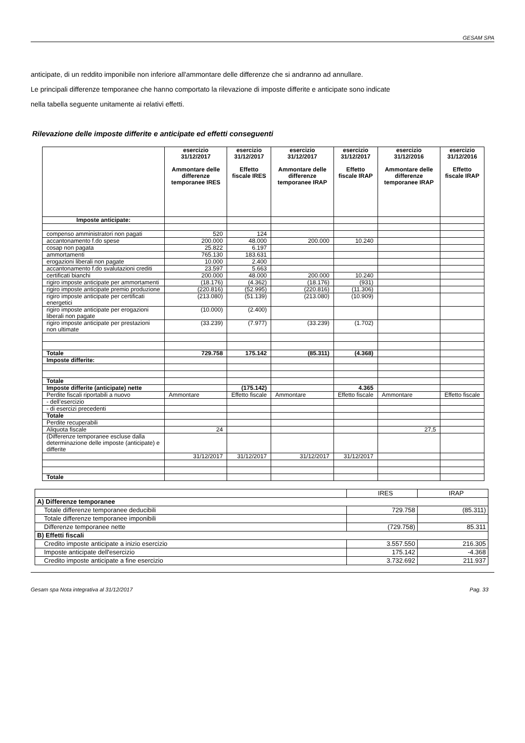GESAM SPA
anticipate, di un reddito imponibile non inferiore all'ammontare delle differenze che si andranno ad annullare.
Le principali differenze temporanee che hanno comportato la rilevazione di imposte differite e anticipate sono indicate
nella tabella seguente unitamente ai relativi effetti.
Rilevazione delle imposte differite e anticipate ed effetti conseguenti
| | esercizio 31/12/2017 Ammontare delle differenze temporanee IRES | esercizio 31/12/2017 Effetto fiscale IRES | esercizio 31/12/2017 Ammontare delle differenze temporanee IRAP | esercizio 31/12/2017 Effetto fiscale IRAP | esercizio 31/12/2016 Ammontare delle differenze temporanee IRAP | esercizio 31/12/2016 Effetto fiscale IRAP |
| --- | --- | --- | --- | --- | --- | --- |
| Imposte anticipate: | | | | | | |
| compenso amministratori non pagati | 520 | 124 | | | | |
| accantonamento f.do spese | 200.000 | 48.000 | 200.000 | 10.240 | | |
| cosap non pagata | 25.822 | 6.197 | | | | |
| ammortamenti | 765.130 | 183.631 | | | | |
| erogazioni liberali non pagate | 10.000 | 2.400 | | | | |
| accantonamento f.do svalutazioni crediti | 23.597 | 5.663 | | | | |
| certificati bianchi | 200.000 | 48.000 | 200.000 | 10.240 | | |
| rigiro imposte anticipate per ammortamenti | (18.176) | (4.362) | (18.176) | (931) | | |
| rigiro imposte anticipate premio produzione | (220.816) | (52.995) | (220.816) | (11.306) | | |
| rigiro imposte anticipate per certificati energetici | (213.080) | (51.139) | (213.080) | (10.909) | | |
| rigiro imposte anticipate per erogazioni liberali non pagate | (10.000) | (2.400) | | | | |
| rigiro imposte anticipate per prestazioni non ultimate | (33.239) | (7.977) | (33.239) | (1.702) | | |
| Totale | 729.758 | 175.142 | (85.311) | (4.368) | | |
| Imposte differite: | | | | | | |
| Totale | | | | | | |
| Imposte differite (anticipate) nette | | (175.142) | | 4.365 | | |
| Perdite fiscali riportabili a nuovo | Ammontare | Effetto fiscale | Ammontare | Effetto fiscale | Ammontare | Effetto fiscale |
| - dell’esercizio | | | | | | |
| - di esercizi precedenti | | | | | | |
| Totale | | | | | | |
| Perdite recuperabili | | | | | | |
| Aliquota fiscale | 24 | | | | 27,5 | |
| (Differenze temporanee escluse dalla determinazione delle imposte (anticipate) e differite | | | | | | |
| | 31/12/2017 | 31/12/2017 | 31/12/2017 | 31/12/2017 | | |
| Totale | | | | | | |
| | IRES | IRAP |
| A) Differenze temporanee | | |
| Totale differenze temporanee deducibili | 729.758 | (85.311) |
| Totale differenze temporanee imponibili | | |
| Differenze temporanee nette | (729.758) | 85.311 |
| B) Effetti fiscali | | |
| Credito imposte anticipate a inizio esercizio | 3.557.550 | 216.305 |
| Imposte anticipate dell'esercizio | 175.142 | -4.368 |
| Credito imposte anticipate a fine esercizio | 3.732.692 | 211.937 |
Gesam spa Nota integrativa al 31/12/2017 Pag. 33